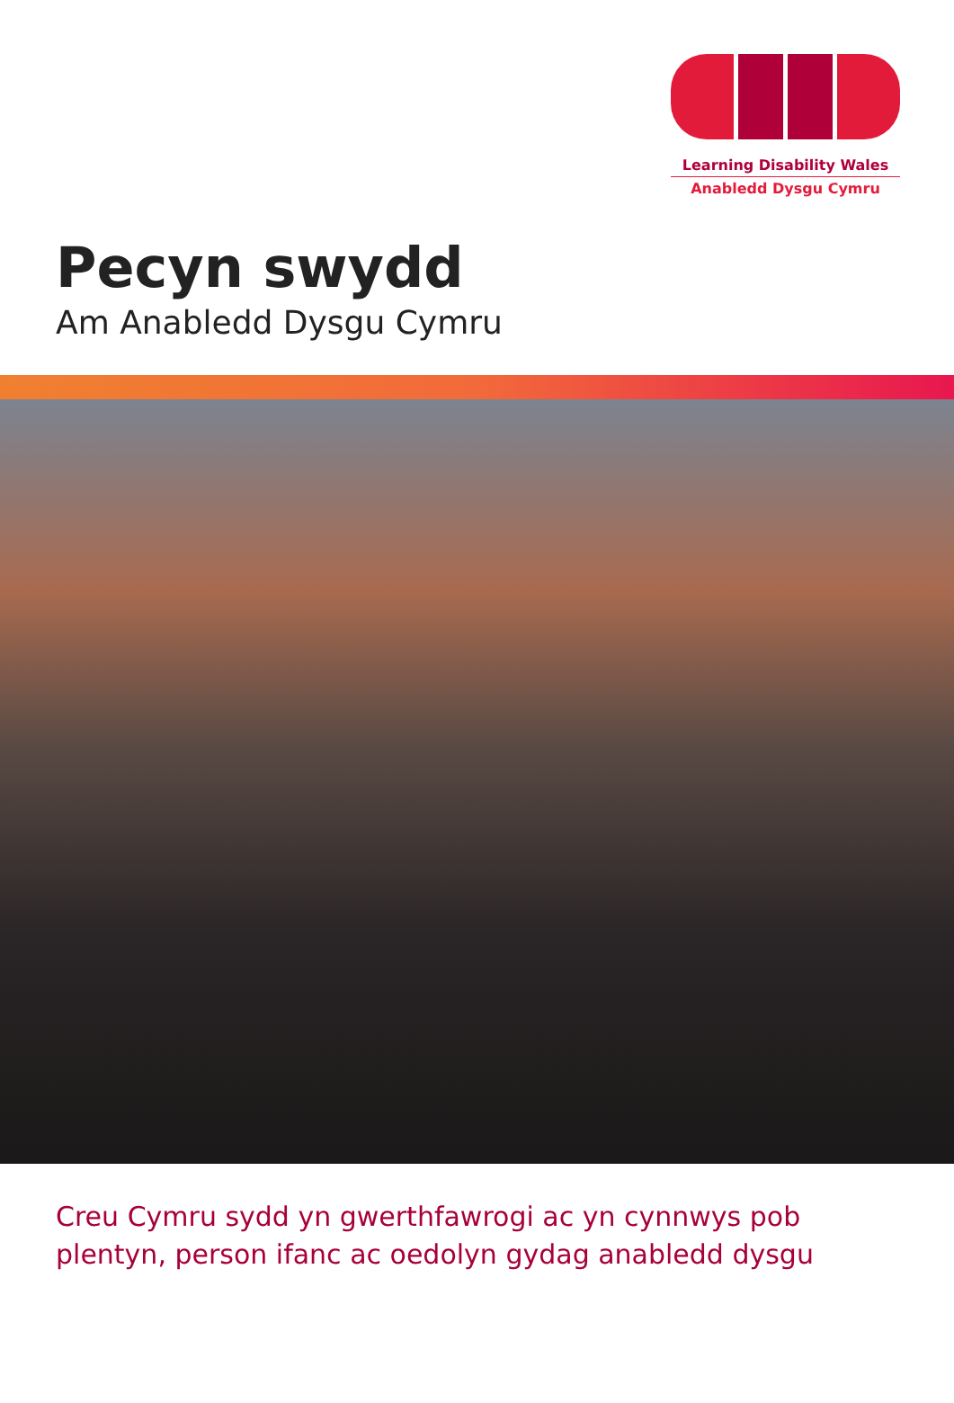Learning Disability Wales
Anabledd Dysgu Cymru
Pecyn swydd
Am Anabledd Dysgu Cymru
Creu Cymru sydd yn gwerthfawrogi ac yn cynnwys pob plentyn, person ifanc ac oedolyn gydag anabledd dysgu